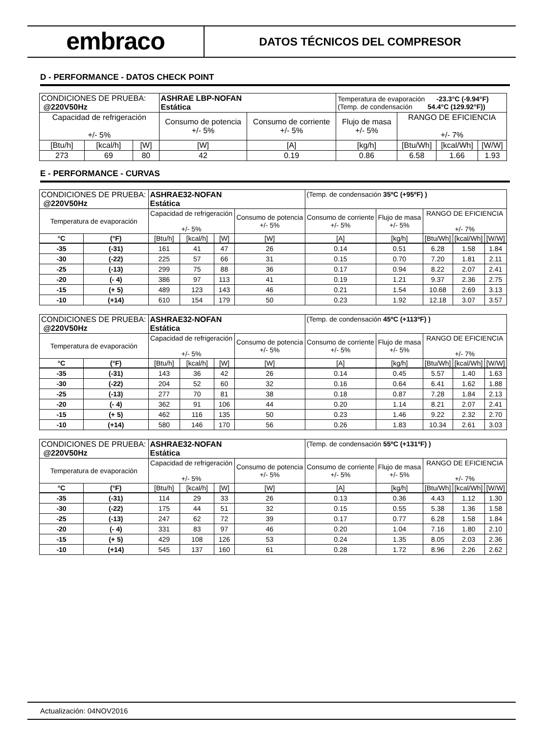embraco
DATOS TÉCNICOS DEL COMPRESOR
D - PERFORMANCE - DATOS CHECK POINT
| CONDICIONES DE PRUEBA: @220V50Hz | | | ASHRAE LBP-NOFAN Estática | | Temperatura de evaporación -23.3°C (-9.94°F) (Temp. de condensación 54.4°C (129.92°F)) | | | |
| Capacidad de refrigeración +/- 5% | | | Consumo de potencia +/- 5% | Consumo de corriente +/- 5% | Flujo de masa +/- 5% | RANGO DE EFICIENCIA +/- 7% | | |
| [Btu/h] | [kcal/h] | [W] | [W] | [A] | [kg/h] | [Btu/Wh] | [kcal/Wh] | [W/W] |
| 273 | 69 | 80 | 42 | 0.19 | 0.86 | 6.58 | 1.66 | 1.93 |
E - PERFORMANCE - CURVAS
| CONDICIONES DE PRUEBA: @220V50Hz | | ASHRAE32-NOFAN Estática | | | | (Temp. de condensación 35ºC (+95ºF) ) | | | | |
| Temperatura de evaporación | | Capacidad de refrigeración +/- 5% | | | Consumo de potencia +/- 5% | Consumo de corriente +/- 5% | Flujo de masa +/- 5% | RANGO DE EFICIENCIA +/- 7% | | |
| °C | (°F) | [Btu/h] | [kcal/h] | [W] | [W] | [A] | [kg/h] | [Btu/Wh] | [kcal/Wh] | [W/W] |
| -35 | (-31) | 161 | 41 | 47 | 26 | 0.14 | 0.51 | 6.28 | 1.58 | 1.84 |
| -30 | (-22) | 225 | 57 | 66 | 31 | 0.15 | 0.70 | 7.20 | 1.81 | 2.11 |
| -25 | (-13) | 299 | 75 | 88 | 36 | 0.17 | 0.94 | 8.22 | 2.07 | 2.41 |
| -20 | (- 4) | 386 | 97 | 113 | 41 | 0.19 | 1.21 | 9.37 | 2.36 | 2.75 |
| -15 | (+ 5) | 489 | 123 | 143 | 46 | 0.21 | 1.54 | 10.68 | 2.69 | 3.13 |
| -10 | (+14) | 610 | 154 | 179 | 50 | 0.23 | 1.92 | 12.18 | 3.07 | 3.57 |
| CONDICIONES DE PRUEBA: @220V50Hz | | ASHRAE32-NOFAN Estática | | | | (Temp. de condensación 45ºC (+113ºF) ) | | | | |
| Temperatura de evaporación | | Capacidad de refrigeración +/- 5% | | | Consumo de potencia +/- 5% | Consumo de corriente +/- 5% | Flujo de masa +/- 5% | RANGO DE EFICIENCIA +/- 7% | | |
| °C | (°F) | [Btu/h] | [kcal/h] | [W] | [W] | [A] | [kg/h] | [Btu/Wh] | [kcal/Wh] | [W/W] |
| -35 | (-31) | 143 | 36 | 42 | 26 | 0.14 | 0.45 | 5.57 | 1.40 | 1.63 |
| -30 | (-22) | 204 | 52 | 60 | 32 | 0.16 | 0.64 | 6.41 | 1.62 | 1.88 |
| -25 | (-13) | 277 | 70 | 81 | 38 | 0.18 | 0.87 | 7.28 | 1.84 | 2.13 |
| -20 | (- 4) | 362 | 91 | 106 | 44 | 0.20 | 1.14 | 8.21 | 2.07 | 2.41 |
| -15 | (+ 5) | 462 | 116 | 135 | 50 | 0.23 | 1.46 | 9.22 | 2.32 | 2.70 |
| -10 | (+14) | 580 | 146 | 170 | 56 | 0.26 | 1.83 | 10.34 | 2.61 | 3.03 |
| CONDICIONES DE PRUEBA: @220V50Hz | | ASHRAE32-NOFAN Estática | | | | (Temp. de condensación 55ºC (+131ºF) ) | | | | |
| Temperatura de evaporación | | Capacidad de refrigeración +/- 5% | | | Consumo de potencia +/- 5% | Consumo de corriente +/- 5% | Flujo de masa +/- 5% | RANGO DE EFICIENCIA +/- 7% | | |
| °C | (°F) | [Btu/h] | [kcal/h] | [W] | [W] | [A] | [kg/h] | [Btu/Wh] | [kcal/Wh] | [W/W] |
| -35 | (-31) | 114 | 29 | 33 | 26 | 0.13 | 0.36 | 4.43 | 1.12 | 1.30 |
| -30 | (-22) | 175 | 44 | 51 | 32 | 0.15 | 0.55 | 5.38 | 1.36 | 1.58 |
| -25 | (-13) | 247 | 62 | 72 | 39 | 0.17 | 0.77 | 6.28 | 1.58 | 1.84 |
| -20 | (- 4) | 331 | 83 | 97 | 46 | 0.20 | 1.04 | 7.16 | 1.80 | 2.10 |
| -15 | (+ 5) | 429 | 108 | 126 | 53 | 0.24 | 1.35 | 8.05 | 2.03 | 2.36 |
| -10 | (+14) | 545 | 137 | 160 | 61 | 0.28 | 1.72 | 8.96 | 2.26 | 2.62 |
Actualización: 04NOV2016